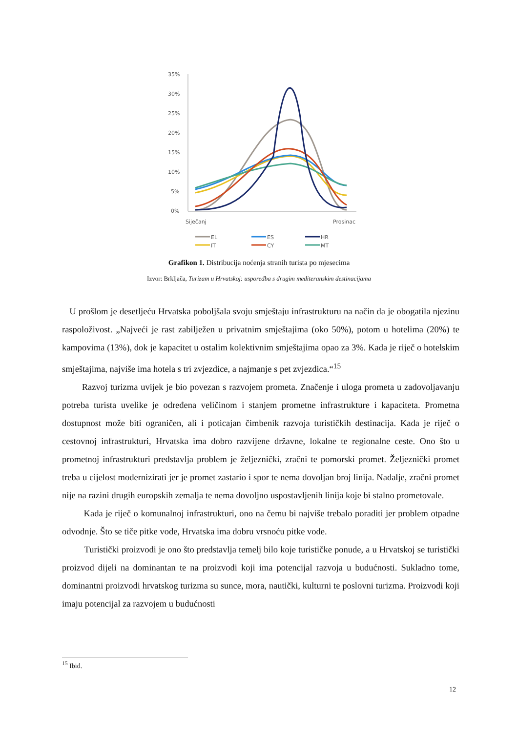35%
30%
25%
20%
15%
10%
5%
0%
Siječanj
Prosinac
EL
IT
ES
CY
HR
MT
Grafikon 1. Distribucija noćenja stranih turista po mjesecima
Izvor: Brkljača, Turizam u Hrvatskoj: usporedba s drugim mediteranskim destinacijama
U prošlom je desetljeću Hrvatska poboljšala svoju smještaju infrastrukturu na način da je obogatila njezinu raspoloživost. „Najveći je rast zabilježen u privatnim smještajima (oko 50%), potom u hotelima (20%) te kampovima (13%), dok je kapacitet u ostalim kolektivnim smještajima opao za 3%. Kada je riječ o hotelskim smještajima, najviše ima hotela s tri zvjezdice, a najmanje s pet zvjezdica.“<sup>15</sup>
Razvoj turizma uvijek je bio povezan s razvojem prometa. Značenje i uloga prometa u zadovoljavanju potreba turista uvelike je određena veličinom i stanjem prometne infrastrukture i kapaciteta. Prometna dostupnost može biti ograničen, ali i poticajan čimbenik razvoja turističkih destinacija. Kada je riječ o cestovnoj infrastrukturi, Hrvatska ima dobro razvijene državne, lokalne te regionalne ceste. Ono što u prometnoj infrastrukturi predstavlja problem je željeznički, zračni te pomorski promet. Željeznički promet treba u cijelost modernizirati jer je promet zastario i spor te nema dovoljan broj linija. Nadalje, zračni promet nije na razini drugih europskih zemalja te nema dovoljno uspostavljenih linija koje bi stalno prometovale.
Kada je riječ o komunalnoj infrastrukturi, ono na čemu bi najviše trebalo poraditi jer problem otpadne odvodnje. Što se tiče pitke vode, Hrvatska ima dobru vrsnoću pitke vode.
Turistički proizvodi je ono što predstavlja temelj bilo koje turističke ponude, a u Hrvatskoj se turistički proizvod dijeli na dominantan te na proizvodi koji ima potencijal razvoja u budućnosti. Sukladno tome, dominantni proizvodi hrvatskog turizma su sunce, mora, nautički, kulturni te poslovni turizma. Proizvodi koji imaju potencijal za razvojem u budućnosti
<sup>15</sup> Ibid.
12